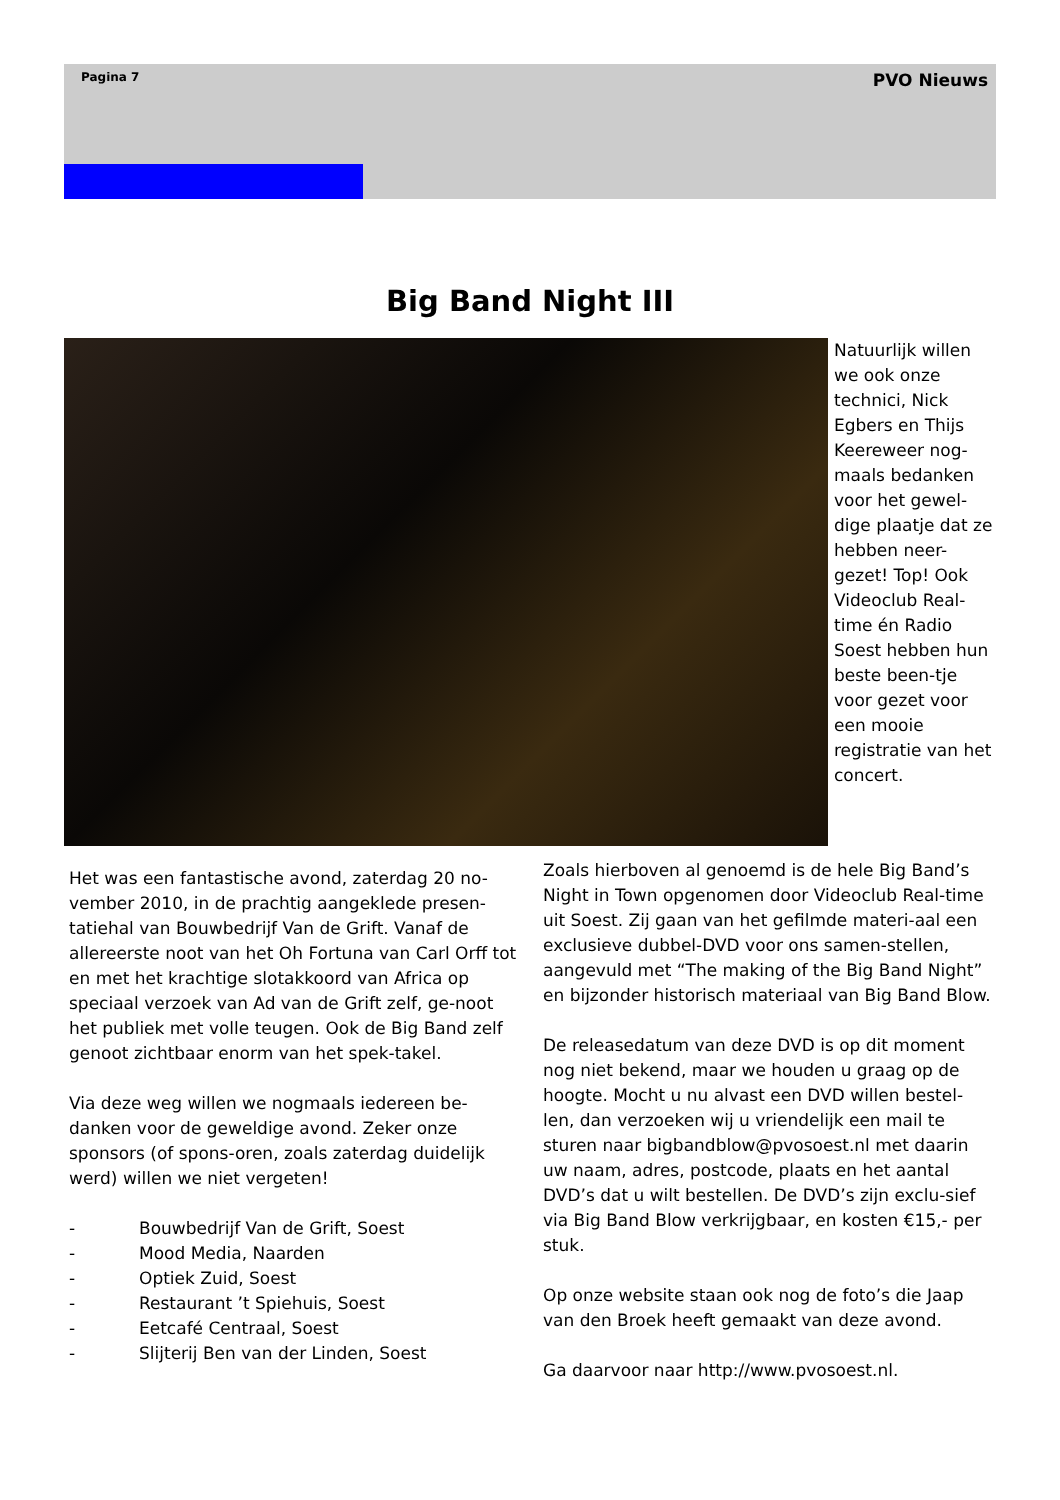Pagina 7 PVO Nieuws
Big Band Night III
Natuurlijk willen we ook onze technici, Nick Egbers en Thijs Keereweer nog-maals bedanken voor het gewel-dige plaatje dat ze hebben neer-gezet! Top! Ook Videoclub Real-time én Radio Soest hebben hun beste been-tje voor gezet voor een mooie registratie van het concert.
Het was een fantastische avond, zaterdag 20 no-vember 2010, in de prachtig aangeklede presen-tatiehal van Bouwbedrijf Van de Grift. Vanaf de allereerste noot van het Oh Fortuna van Carl Orff tot en met het krachtige slotakkoord van Africa op speciaal verzoek van Ad van de Grift zelf, ge-noot het publiek met volle teugen. Ook de Big Band zelf genoot zichtbaar enorm van het spek-takel.
Via deze weg willen we nogmaals iedereen be-danken voor de geweldige avond. Zeker onze sponsors (of spons-oren, zoals zaterdag duidelijk werd) willen we niet vergeten!
- Bouwbedrijf Van de Grift, Soest
- Mood Media, Naarden
- Optiek Zuid, Soest
- Restaurant ’t Spiehuis, Soest
- Eetcafé Centraal, Soest
- Slijterij Ben van der Linden, Soest
Zoals hierboven al genoemd is de hele Big Band’s Night in Town opgenomen door Videoclub Real-time uit Soest. Zij gaan van het gefilmde materi-aal een exclusieve dubbel-DVD voor ons samen-stellen, aangevuld met “The making of the Big Band Night” en bijzonder historisch materiaal van Big Band Blow.
De releasedatum van deze DVD is op dit moment nog niet bekend, maar we houden u graag op de hoogte. Mocht u nu alvast een DVD willen bestel-len, dan verzoeken wij u vriendelijk een mail te sturen naar bigbandblow@pvosoest.nl met daarin uw naam, adres, postcode, plaats en het aantal DVD’s dat u wilt bestellen. De DVD’s zijn exclu-sief via Big Band Blow verkrijgbaar, en kosten €15,- per stuk.
Op onze website staan ook nog de foto’s die Jaap van den Broek heeft gemaakt van deze avond.
Ga daarvoor naar http://www.pvosoest.nl.